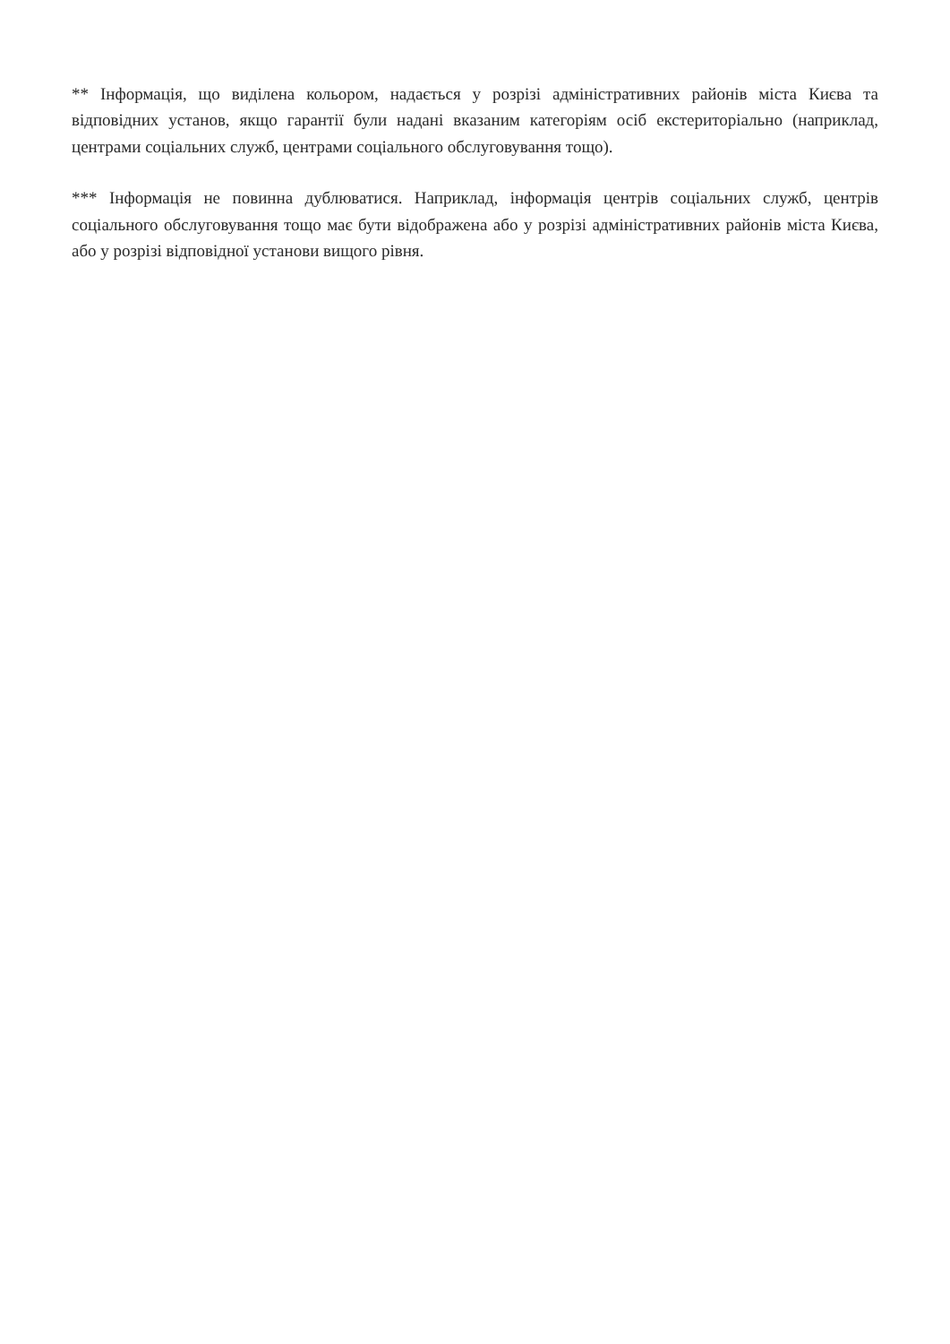** Інформація, що виділена кольором, надається у розрізі адміністративних районів міста Києва та відповідних установ, якщо гарантії були надані вказаним категоріям осіб екстериторіально (наприклад, центрами соціальних служб, центрами соціального обслуговування тощо).
*** Інформація не повинна дублюватися. Наприклад, інформація центрів соціальних служб, центрів соціального обслуговування тощо має бути відображена або у розрізі адміністративних районів міста Києва, або у розрізі відповідної установи вищого рівня.